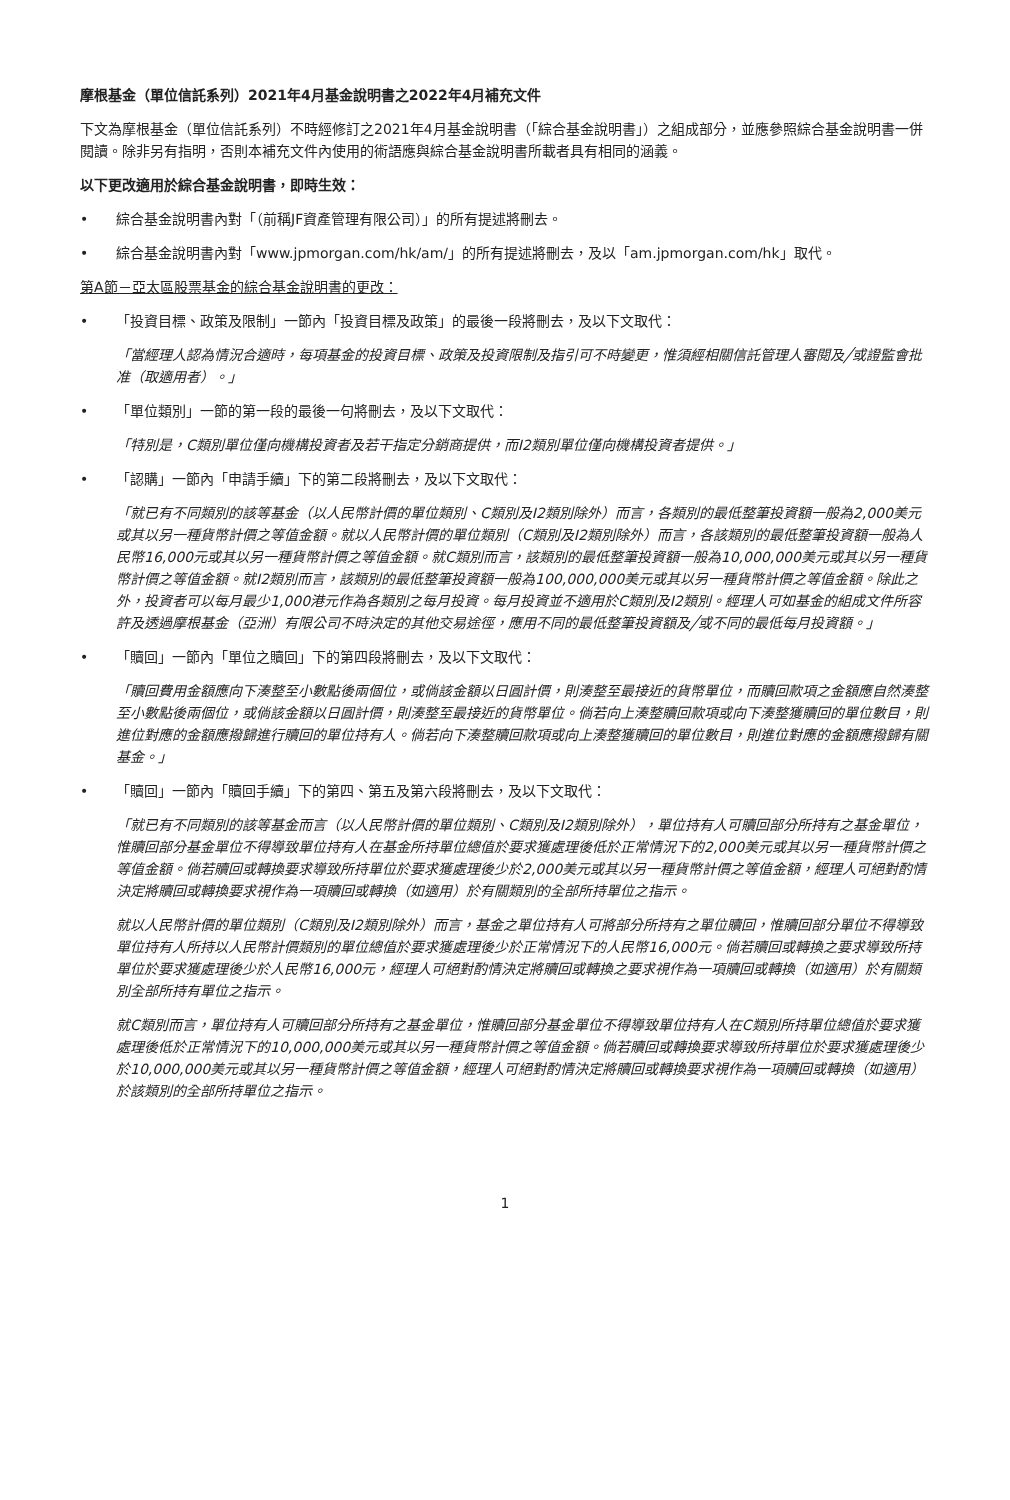摩根基金（單位信託系列）2021年4月基金說明書之2022年4月補充文件
下文為摩根基金（單位信託系列）不時經修訂之2021年4月基金說明書（「綜合基金說明書」）之組成部分，並應參照綜合基金說明書一併閱讀。除非另有指明，否則本補充文件內使用的術語應與綜合基金說明書所載者具有相同的涵義。
以下更改適用於綜合基金說明書，即時生效：
• 綜合基金說明書內對「（前稱JF資產管理有限公司）」的所有提述將刪去。
• 綜合基金說明書內對「www.jpmorgan.com/hk/am/」的所有提述將刪去，及以「am.jpmorgan.com/hk」取代。
第A節－亞太區股票基金的綜合基金說明書的更改：
• 「投資目標、政策及限制」一節內「投資目標及政策」的最後一段將刪去，及以下文取代：
「當經理人認為情況合適時，每項基金的投資目標、政策及投資限制及指引可不時變更，惟須經相關信託管理人審閱及╱或證監會批准（取適用者）。」
• 「單位類別」一節的第一段的最後一句將刪去，及以下文取代：
「特別是，C類別單位僅向機構投資者及若干指定分銷商提供，而I2類別單位僅向機構投資者提供。」
• 「認購」一節內「申請手續」下的第二段將刪去，及以下文取代：
「就已有不同類別的該等基金（以人民幣計價的單位類別、C類別及I2類別除外）而言，各類別的最低整筆投資額一般為2,000美元或其以另一種貨幣計價之等值金額。就以人民幣計價的單位類別（C類別及I2類別除外）而言，各該類別的最低整筆投資額一般為人民幣16,000元或其以另一種貨幣計價之等值金額。就C類別而言，該類別的最低整筆投資額一般為10,000,000美元或其以另一種貨幣計價之等值金額。就I2類別而言，該類別的最低整筆投資額一般為100,000,000美元或其以另一種貨幣計價之等值金額。除此之外，投資者可以每月最少1,000港元作為各類別之每月投資。每月投資並不適用於C類別及I2類別。經理人可如基金的組成文件所容許及透過摩根基金（亞洲）有限公司不時決定的其他交易途徑，應用不同的最低整筆投資額及╱或不同的最低每月投資額。」
• 「贖回」一節內「單位之贖回」下的第四段將刪去，及以下文取代：
「贖回費用金額應向下湊整至小數點後兩個位，或倘該金額以日圓計價，則湊整至最接近的貨幣單位，而贖回款項之金額應自然湊整至小數點後兩個位，或倘該金額以日圓計價，則湊整至最接近的貨幣單位。倘若向上湊整贖回款項或向下湊整獲贖回的單位數目，則進位對應的金額應撥歸進行贖回的單位持有人。倘若向下湊整贖回款項或向上湊整獲贖回的單位數目，則進位對應的金額應撥歸有關基金。」
• 「贖回」一節內「贖回手續」下的第四、第五及第六段將刪去，及以下文取代：
「就已有不同類別的該等基金而言（以人民幣計價的單位類別、C類別及I2類別除外），單位持有人可贖回部分所持有之基金單位，惟贖回部分基金單位不得導致單位持有人在基金所持單位總值於要求獲處理後低於正常情況下的2,000美元或其以另一種貨幣計價之等值金額。倘若贖回或轉換要求導致所持單位於要求獲處理後少於2,000美元或其以另一種貨幣計價之等值金額，經理人可絕對酌情決定將贖回或轉換要求視作為一項贖回或轉換（如適用）於有關類別的全部所持單位之指示。
就以人民幣計價的單位類別（C類別及I2類別除外）而言，基金之單位持有人可將部分所持有之單位贖回，惟贖回部分單位不得導致單位持有人所持以人民幣計價類別的單位總值於要求獲處理後少於正常情況下的人民幣16,000元。倘若贖回或轉換之要求導致所持單位於要求獲處理後少於人民幣16,000元，經理人可絕對酌情決定將贖回或轉換之要求視作為一項贖回或轉換（如適用）於有關類別全部所持有單位之指示。
就C類別而言，單位持有人可贖回部分所持有之基金單位，惟贖回部分基金單位不得導致單位持有人在C類別所持單位總值於要求獲處理後低於正常情況下的10,000,000美元或其以另一種貨幣計價之等值金額。倘若贖回或轉換要求導致所持單位於要求獲處理後少於10,000,000美元或其以另一種貨幣計價之等值金額，經理人可絕對酌情決定將贖回或轉換要求視作為一項贖回或轉換（如適用）於該類別的全部所持單位之指示。
1